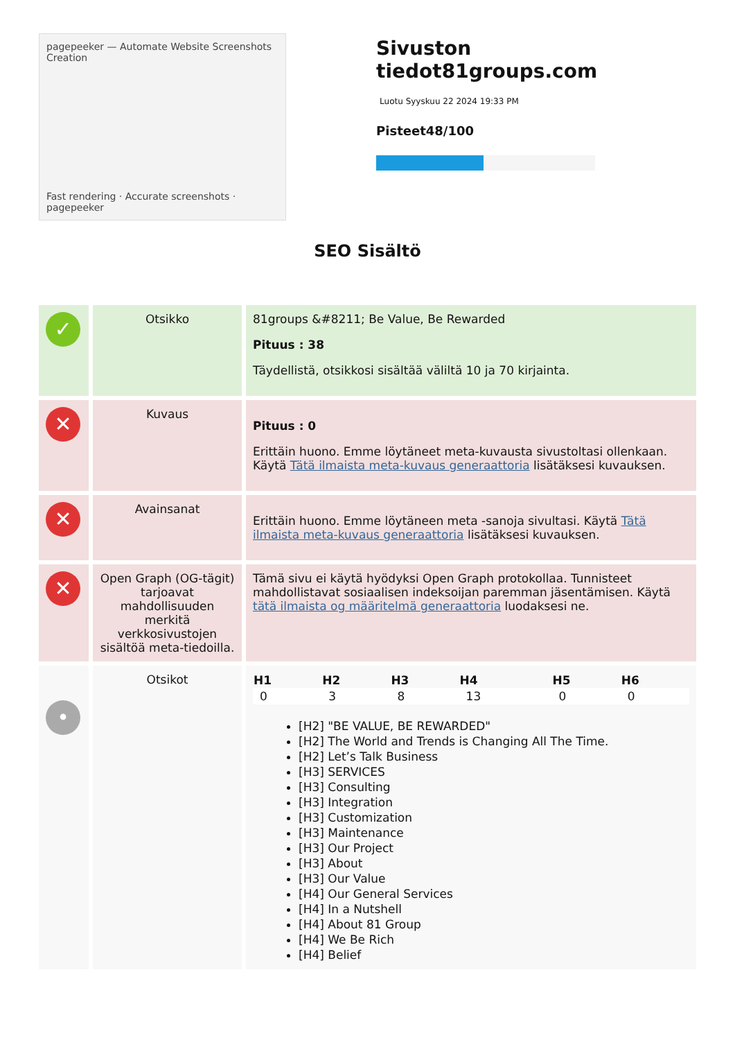pagepeeker — Automate Website Screenshots Creation
Fast rendering · Accurate screenshots · pagepeeker
Sivuston tiedot81groups.com
Luotu Syyskuu 22 2024 19:33 PM
Pisteet48/100
SEO Sisältö
| ✓ | Otsikko | 81groups &#8211; Be Value, Be Rewarded Pituus : 38 Täydellistä, otsikkosi sisältää väliltä 10 ja 70 kirjainta. |
| ✕ | Kuvaus | Pituus : 0 Erittäin huono. Emme löytäneet meta-kuvausta sivustoltasi ollenkaan. Käytä Tätä ilmaista meta-kuvaus generaattoria lisätäksesi kuvauksen. |
| ✕ | Avainsanat | Erittäin huono. Emme löytäneen meta -sanoja sivultasi. Käytä Tätä ilmaista meta-kuvaus generaattoria lisätäksesi kuvauksen. |
| ✕ | Open Graph (OG-tägit) tarjoavat mahdollisuuden merkitä verkkosivustojen sisältöä meta-tiedoilla. | Tämä sivu ei käytä hyödyksi Open Graph protokollaa. Tunnisteet mahdollistavat sosiaalisen indeksoijan paremman jäsentämisen. Käytä tätä ilmaista og määritelmä generaattoria luodaksesi ne. |
| • | Otsikot | / H1 / H2 / H3 / H4 / H5 / H6 / / --- / --- / --- / --- / --- / --- / / 0 / 3 / 8 / 13 / 0 / 0 / [H2] "BE VALUE, BE REWARDED" [H2] The World and Trends is Changing All The Time. [H2] Let’s Talk Business [H3] SERVICES [H3] Consulting [H3] Integration [H3] Customization [H3] Maintenance [H3] Our Project [H3] About [H3] Our Value [H4] Our General Services [H4] In a Nutshell [H4] About 81 Group [H4] We Be Rich [H4] Belief |